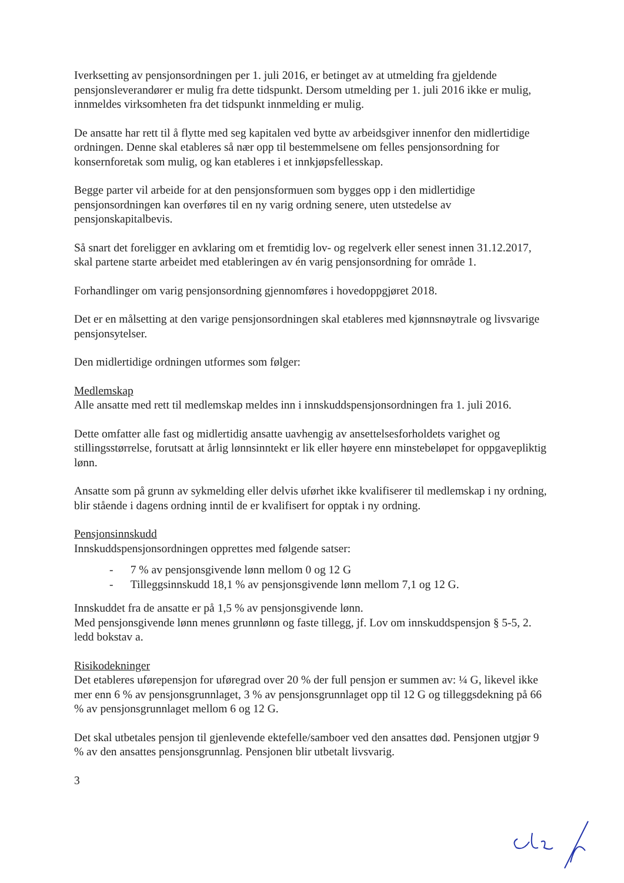Iverksetting av pensjonsordningen per 1. juli 2016, er betinget av at utmelding fra gjeldende pensjonsleverandører er mulig fra dette tidspunkt. Dersom utmelding per 1. juli 2016 ikke er mulig, innmeldes virksomheten fra det tidspunkt innmelding er mulig.
De ansatte har rett til å flytte med seg kapitalen ved bytte av arbeidsgiver innenfor den midlertidige ordningen. Denne skal etableres så nær opp til bestemmelsene om felles pensjonsordning for konsernforetak som mulig, og kan etableres i et innkjøpsfellesskap.
Begge parter vil arbeide for at den pensjonsformuen som bygges opp i den midlertidige pensjonsordningen kan overføres til en ny varig ordning senere, uten utstedelse av pensjonskapitalbevis.
Så snart det foreligger en avklaring om et fremtidig lov- og regelverk eller senest innen 31.12.2017, skal partene starte arbeidet med etableringen av én varig pensjonsordning for område 1.
Forhandlinger om varig pensjonsordning gjennomføres i hovedoppgjøret 2018.
Det er en målsetting at den varige pensjonsordningen skal etableres med kjønnsnøytrale og livsvarige pensjonsytelser.
Den midlertidige ordningen utformes som følger:
Medlemskap
Alle ansatte med rett til medlemskap meldes inn i innskuddspensjonsordningen fra 1. juli 2016.
Dette omfatter alle fast og midlertidig ansatte uavhengig av ansettelsesforholdets varighet og stillingsstørrelse, forutsatt at årlig lønnsinntekt er lik eller høyere enn minstebeløpet for oppgavepliktig lønn.
Ansatte som på grunn av sykmelding eller delvis uførhet ikke kvalifiserer til medlemskap i ny ordning, blir stående i dagens ordning inntil de er kvalifisert for opptak i ny ordning.
Pensjonsinnskudd
Innskuddspensjonsordningen opprettes med følgende satser:
- 7 % av pensjonsgivende lønn mellom 0 og 12 G
- Tilleggsinnskudd 18,1 % av pensjonsgivende lønn mellom 7,1 og 12 G.
Innskuddet fra de ansatte er på 1,5 % av pensjonsgivende lønn.
Med pensjonsgivende lønn menes grunnlønn og faste tillegg, jf. Lov om innskuddspensjon § 5-5, 2. ledd bokstav a.
Risikodekninger
Det etableres uførepensjon for uføregrad over 20 % der full pensjon er summen av: ¼ G, likevel ikke mer enn 6 % av pensjonsgrunnlaget, 3 % av pensjonsgrunnlaget opp til 12 G og tilleggsdekning på 66 % av pensjonsgrunnlaget mellom 6 og 12 G.
Det skal utbetales pensjon til gjenlevende ektefelle/samboer ved den ansattes død. Pensjonen utgjør 9 % av den ansattes pensjonsgrunnlag. Pensjonen blir utbetalt livsvarig.
3